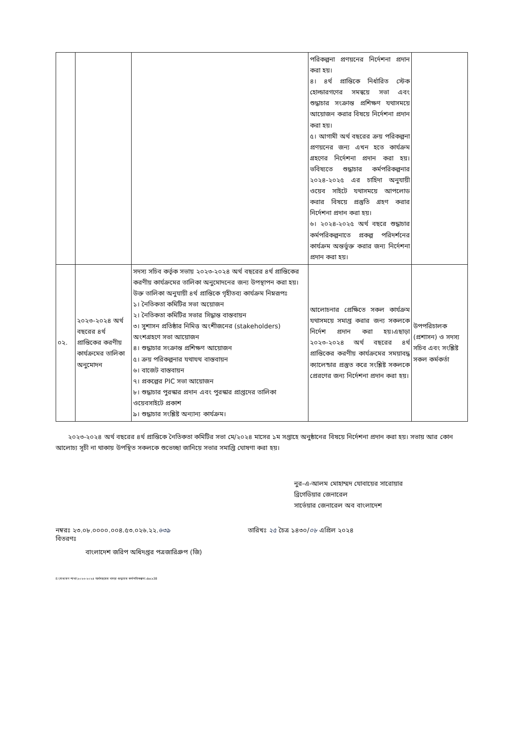| | | | পরিকল্পনা প্রণয়নের নির্দেশনা প্রদান করা হয়। ৪। ৪র্থ প্রান্তিকে নির্ধারিত স্টেক হোল্ডারগণের সমন্বয়ে সভা এবং শুদ্ধাচার সংক্রান্ত প্রশিক্ষণ যথাসময়ে আয়োজন করার বিষয়ে নির্দেশনা প্রদান করা হয়। ৫। আগামী অর্থ বছরের ক্রয় পরিকল্পনা প্রণয়নের জন্য এখন হতে কার্যক্রম গ্রহণের নির্দেশনা প্রদান করা হয়। ভবিষ্যতে শুদ্ধাচার কর্মপরিকল্পনার ২০২৪-২০২৫ এর চাহিদা অনুযায়ী ওয়েব সাইটে যথাসময়ে আপলোড করার বিষয়ে প্রস্তুতি গ্রহণ করার নির্দেশনা প্রদান করা হয়। ৬। ২০২৪-২০২৫ অর্থ বছরে শুদ্ধাচার কর্মপরিকল্পনাতে প্রকল্প পরিদর্শনের কার্যক্রম অন্তর্ভুক্ত করার জন্য নির্দেশনা প্রদান করা হয়। | |
| ০২. | ২০২৩-২০২৪ অর্থ বছরের ৪র্থ প্রান্তিকের করণীয় কার্যক্রমের তালিকা অনুমোদন | সদস্য সচিব কর্তৃক সভায় ২০২৩-২০২৪ অর্থ বছরের ৪র্থ প্রান্তিকের করণীয় কার্যক্রমের তালিকা অনুমোদনের জন্য উপস্থাপন করা হয়।উক্ত তালিকা অনুযায়ী ৪র্থ প্রান্তিকে গৃহীতব্য কার্যক্রম নিম্নরূপঃ ১। নৈতিকতা কমিটির সভা অয়োজন ২। নৈতিকতা কমিটির সভার সিদ্ধান্ত বাস্তবায়ন ৩। সুশাসন প্রতিষ্ঠার নিমিত্ত অংশীজনের (stakeholders) অংশগ্রহণে সভা আয়োজন ৪। শুদ্ধাচার সংক্রান্ত প্রশিক্ষণ আয়োজন ৫। ক্রয় পরিকল্পনার যথাযথ বাস্তবায়ন ৬। বাজেট বাস্তবায়ন ৭। প্রকল্পের PIC সভা আয়োজন ৮। শুদ্ধাচার পুরস্কার প্রদান এবং পুরস্কার প্রাপ্তদের তালিকা ওয়েবসাইটে প্রকাশ ৯। শুদ্ধাচার সংশ্লিষ্ট অন্যান্য কার্যক্রম। | আলোচনার প্রেক্ষিতে সকল কার্যক্রম যথাসময়ে সমাপ্ত করার জন্য সকলকে নির্দেশ প্রদান করা হয়।এছাড়া ২০২৩-২০২৪ অর্থ বছরের ৪র্থ প্রান্তিকের করণীয় কার্যক্রমের সময়াবদ্ধ ক্যালেন্ডার প্রস্তুত করে সংশ্লিষ্ট সকলকে প্রেরণের জন্য নির্দেশনা প্রদান করা হয়। | উপপরিচালক (প্রশাসন) ও সদস্য সচিব এবং সংশ্লিষ্ট সকল কর্মকর্তা |
২০২৩-২০২৪ অর্থ বছরের ৪র্থ প্রান্তিকে নৈতিকতা কমিটির সভা মে/২০২৪ মাসের ১ম সপ্তাহে অনুষ্ঠানের বিষয়ে নির্দেশনা প্রদান করা হয়। সভায় আর কোন আলোচ্য সূচী না থাকায় উপস্থিত সকলকে শুভেচ্ছা জানিয়ে সভার সমাপ্তি ঘোষণা করা হয়।
নুর-এ-আলম মোহাম্মদ যোবায়ের সারোয়ার
ব্রিগেডিয়ার জেনারেল
সার্ভেয়ার জেনারেল অব বাংলাদেশ
নম্বরঃ ২৩.০৮.০০০০.০০৪.৫৩.০২৬.২২.৬৩৯ তারিখঃ ২৫ চৈত্র ১৪৩০/০৮ এপ্রিল ২০২৪
বিতরণঃ
বাংলাদেশ জরিপ অধিদপ্তর পত্রজারিগ্রুপ (জি)
E:\সাধারণ শাখা\২০২৩-২০২৪ অর্থবছরের খসড়া শুদ্ধাচার কর্মপরিকল্পনা.docx38